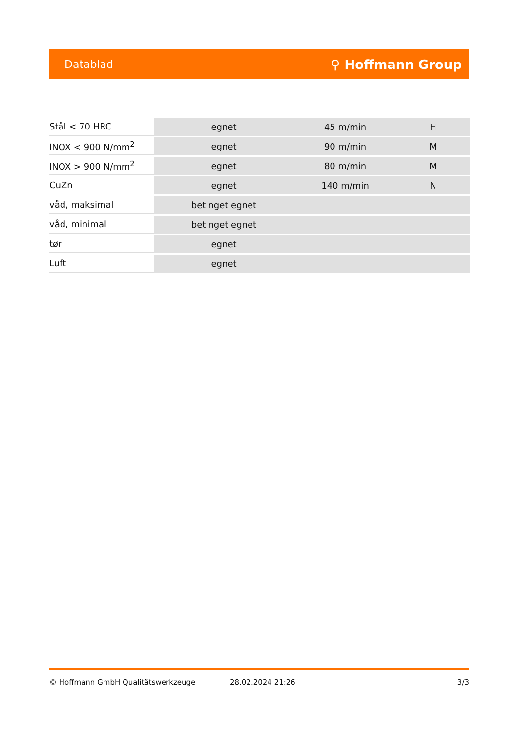Datablad ⚲ Hoffmann Group
| Stål < 70 HRC | egnet | 45 m/min | H |
| INOX < 900 N/mm<sup>2</sup> | egnet | 90 m/min | M |
| INOX > 900 N/mm<sup>2</sup> | egnet | 80 m/min | M |
| CuZn | egnet | 140 m/min | N |
| våd, maksimal | betinget egnet | | |
| våd, minimal | betinget egnet | | |
| tør | egnet | | |
| Luft | egnet | | |
© Hoffmann GmbH Qualitätswerkzeuge 28.02.2024 21:26 3/3